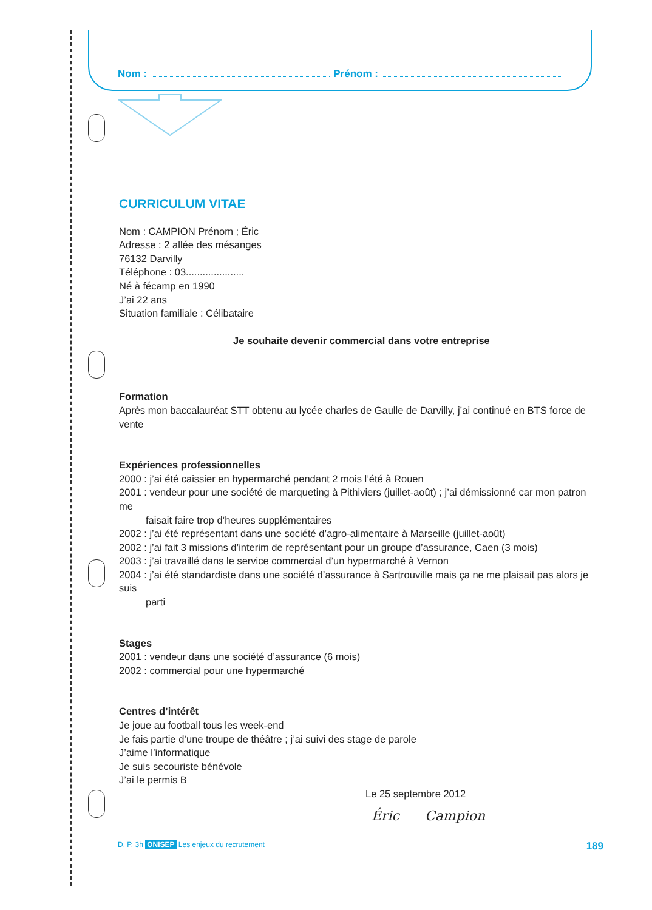Nom : Prénom :
CURRICULUM VITAE
Nom : CAMPION Prénom ; Éric
Adresse : 2 allée des mésanges
76132 Darvilly
Téléphone : 03.....................
Né à fécamp en 1990
J’ai 22 ans
Situation familiale : Célibataire
Je souhaite devenir commercial dans votre entreprise
Formation
Après mon baccalauréat STT obtenu au lycée charles de Gaulle de Darvilly, j’ai continué en BTS force de vente
Expériences professionnelles
2000 : j’ai été caissier en hypermarché pendant 2 mois l’été à Rouen
2001 : vendeur pour une société de marqueting à Pithiviers (juillet-août) ; j’ai démissionné car mon patron me
faisait faire trop d’heures supplémentaires
2002 : j’ai été représentant dans une société d’agro-alimentaire à Marseille (juillet-août)
2002 : j’ai fait 3 missions d’interim de représentant pour un groupe d’assurance, Caen (3 mois)
2003 : j’ai travaillé dans le service commercial d’un hypermarché à Vernon
2004 : j’ai été standardiste dans une société d’assurance à Sartrouville mais ça ne me plaisait pas alors je suis
parti
Stages
2001 : vendeur dans une société d’assurance (6 mois)
2002 : commercial pour une hypermarché
Centres d’intérêt
Je joue au football tous les week-end
Je fais partie d’une troupe de théâtre ; j’ai suivi des stage de parole
J’aime l’informatique
Je suis secouriste bénévole
J’ai le permis B
Le 25 septembre 2012
Éric Campion
D. P. 3h ONISEP Les enjeux du recrutement 189